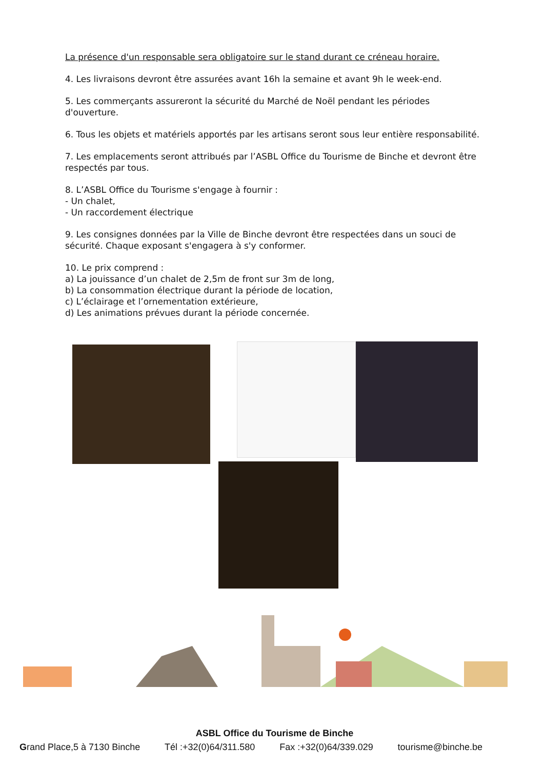La présence d'un responsable sera obligatoire sur le stand durant ce créneau horaire.
4. Les livraisons devront être assurées avant 16h la semaine et avant 9h le week-end.
5. Les commerçants assureront la sécurité du Marché de Noël pendant les périodes d'ouverture.
6. Tous les objets et matériels apportés par les artisans seront sous leur entière responsabilité.
7. Les emplacements seront attribués par l’ASBL Office du Tourisme de Binche et devront être respectés par tous.
8. L’ASBL Office du Tourisme s'engage à fournir :
- Un chalet,
- Un raccordement électrique
9. Les consignes données par la Ville de Binche devront être respectées dans un souci de sécurité. Chaque exposant s'engagera à s'y conformer.
10. Le prix comprend :
a) La jouissance d’un chalet de 2,5m de front sur 3m de long,
b) La consommation électrique durant la période de location,
c) L’éclairage et l’ornementation extérieure,
d) Les animations prévues durant la période concernée.
ASBL Office du Tourisme de Binche
Grand Place,5 à 7130 Binche Tél :+32(0)64/311.580 Fax :+32(0)64/339.029 tourisme@binche.be